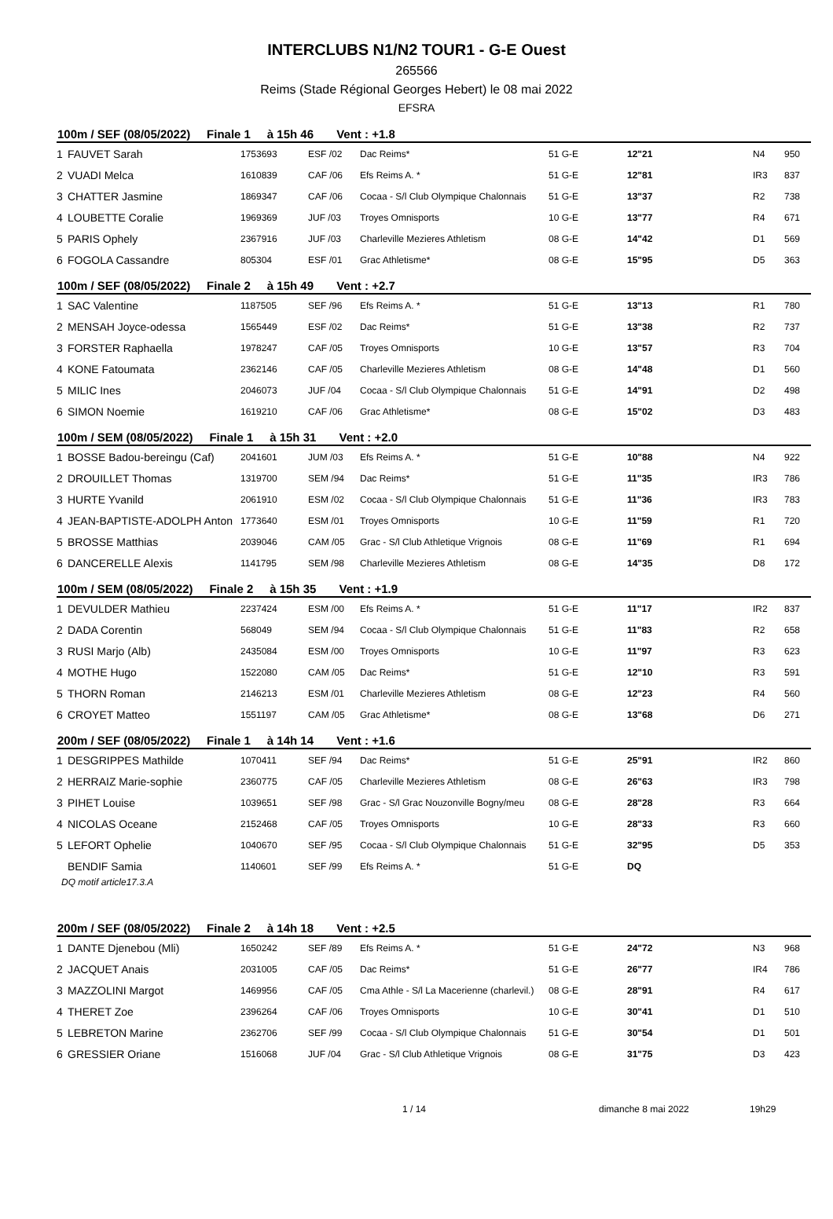INTERCLUBS N1/N2 TOUR1 - G-E Ouest
265566
Reims (Stade Régional Georges Hebert) le 08 mai 2022
EFSRA
| 100m / SEF (08/05/2022) Finale 1 à 15h 46 Vent : +1.8 | | | | | | | | |
| --- | --- | --- | --- | --- | --- | --- | --- | --- |
| 1 | FAUVET Sarah | 1753693 | ESF /02 | Dac Reims* | 51 G-E | 12"21 | N4 | 950 |
| 2 | VUADI Melca | 1610839 | CAF /06 | Efs Reims A. * | 51 G-E | 12"81 | IR3 | 837 |
| 3 | CHATTER Jasmine | 1869347 | CAF /06 | Cocaa - S/l Club Olympique Chalonnais | 51 G-E | 13"37 | R2 | 738 |
| 4 | LOUBETTE Coralie | 1969369 | JUF /03 | Troyes Omnisports | 10 G-E | 13"77 | R4 | 671 |
| 5 | PARIS Ophely | 2367916 | JUF /03 | Charleville Mezieres Athletism | 08 G-E | 14"42 | D1 | 569 |
| 6 | FOGOLA Cassandre | 805304 | ESF /01 | Grac Athletisme* | 08 G-E | 15"95 | D5 | 363 |
| 100m / SEF (08/05/2022) Finale 2 à 15h 49 Vent : +2.7 | | | | | | | | |
| 1 | SAC Valentine | 1187505 | SEF /96 | Efs Reims A. * | 51 G-E | 13"13 | R1 | 780 |
| 2 | MENSAH Joyce-odessa | 1565449 | ESF /02 | Dac Reims* | 51 G-E | 13"38 | R2 | 737 |
| 3 | FORSTER Raphaella | 1978247 | CAF /05 | Troyes Omnisports | 10 G-E | 13"57 | R3 | 704 |
| 4 | KONE Fatoumata | 2362146 | CAF /05 | Charleville Mezieres Athletism | 08 G-E | 14"48 | D1 | 560 |
| 5 | MILIC Ines | 2046073 | JUF /04 | Cocaa - S/l Club Olympique Chalonnais | 51 G-E | 14"91 | D2 | 498 |
| 6 | SIMON Noemie | 1619210 | CAF /06 | Grac Athletisme* | 08 G-E | 15"02 | D3 | 483 |
| 100m / SEM (08/05/2022) Finale 1 à 15h 31 Vent : +2.0 | | | | | | | | |
| 1 | BOSSE Badou-bereingu (Caf) | 2041601 | JUM /03 | Efs Reims A. * | 51 G-E | 10"88 | N4 | 922 |
| 2 | DROUILLET Thomas | 1319700 | SEM /94 | Dac Reims* | 51 G-E | 11"35 | IR3 | 786 |
| 3 | HURTE Yvanild | 2061910 | ESM /02 | Cocaa - S/l Club Olympique Chalonnais | 51 G-E | 11"36 | IR3 | 783 |
| 4 | JEAN-BAPTISTE-ADOLPH Anton | 1773640 | ESM /01 | Troyes Omnisports | 10 G-E | 11"59 | R1 | 720 |
| 5 | BROSSE Matthias | 2039046 | CAM /05 | Grac - S/l Club Athletique Vrignois | 08 G-E | 11"69 | R1 | 694 |
| 6 | DANCERELLE Alexis | 1141795 | SEM /98 | Charleville Mezieres Athletism | 08 G-E | 14"35 | D8 | 172 |
| 100m / SEM (08/05/2022) Finale 2 à 15h 35 Vent : +1.9 | | | | | | | | |
| 1 | DEVULDER Mathieu | 2237424 | ESM /00 | Efs Reims A. * | 51 G-E | 11"17 | IR2 | 837 |
| 2 | DADA Corentin | 568049 | SEM /94 | Cocaa - S/l Club Olympique Chalonnais | 51 G-E | 11"83 | R2 | 658 |
| 3 | RUSI Marjo (Alb) | 2435084 | ESM /00 | Troyes Omnisports | 10 G-E | 11"97 | R3 | 623 |
| 4 | MOTHE Hugo | 1522080 | CAM /05 | Dac Reims* | 51 G-E | 12"10 | R3 | 591 |
| 5 | THORN Roman | 2146213 | ESM /01 | Charleville Mezieres Athletism | 08 G-E | 12"23 | R4 | 560 |
| 6 | CROYET Matteo | 1551197 | CAM /05 | Grac Athletisme* | 08 G-E | 13"68 | D6 | 271 |
| 200m / SEF (08/05/2022) Finale 1 à 14h 14 Vent : +1.6 | | | | | | | | |
| 1 | DESGRIPPES Mathilde | 1070411 | SEF /94 | Dac Reims* | 51 G-E | 25"91 | IR2 | 860 |
| 2 | HERRAIZ Marie-sophie | 2360775 | CAF /05 | Charleville Mezieres Athletism | 08 G-E | 26"63 | IR3 | 798 |
| 3 | PIHET Louise | 1039651 | SEF /98 | Grac - S/l Grac Nouzonville Bogny/meu | 08 G-E | 28"28 | R3 | 664 |
| 4 | NICOLAS Oceane | 2152468 | CAF /05 | Troyes Omnisports | 10 G-E | 28"33 | R3 | 660 |
| 5 | LEFORT Ophelie | 1040670 | SEF /95 | Cocaa - S/l Club Olympique Chalonnais | 51 G-E | 32"95 | D5 | 353 |
| | BENDIF Samia | 1140601 | SEF /99 | Efs Reims A. * | 51 G-E | DQ | | |
DQ motif article17.3.A
| 200m / SEF (08/05/2022) Finale 2 à 14h 18 Vent : +2.5 | | | | | | | | |
| --- | --- | --- | --- | --- | --- | --- | --- | --- |
| 1 | DANTE Djenebou (Mli) | 1650242 | SEF /89 | Efs Reims A. * | 51 G-E | 24"72 | N3 | 968 |
| 2 | JACQUET Anais | 2031005 | CAF /05 | Dac Reims* | 51 G-E | 26"77 | IR4 | 786 |
| 3 | MAZZOLINI Margot | 1469956 | CAF /05 | Cma Athle - S/l La Macerienne (charlevil.) | 08 G-E | 28"91 | R4 | 617 |
| 4 | THERET Zoe | 2396264 | CAF /06 | Troyes Omnisports | 10 G-E | 30"41 | D1 | 510 |
| 5 | LEBRETON Marine | 2362706 | SEF /99 | Cocaa - S/l Club Olympique Chalonnais | 51 G-E | 30"54 | D1 | 501 |
| 6 | GRESSIER Oriane | 1516068 | JUF /04 | Grac - S/l Club Athletique Vrignois | 08 G-E | 31"75 | D3 | 423 |
1 / 14 dimanche 8 mai 2022 19h29